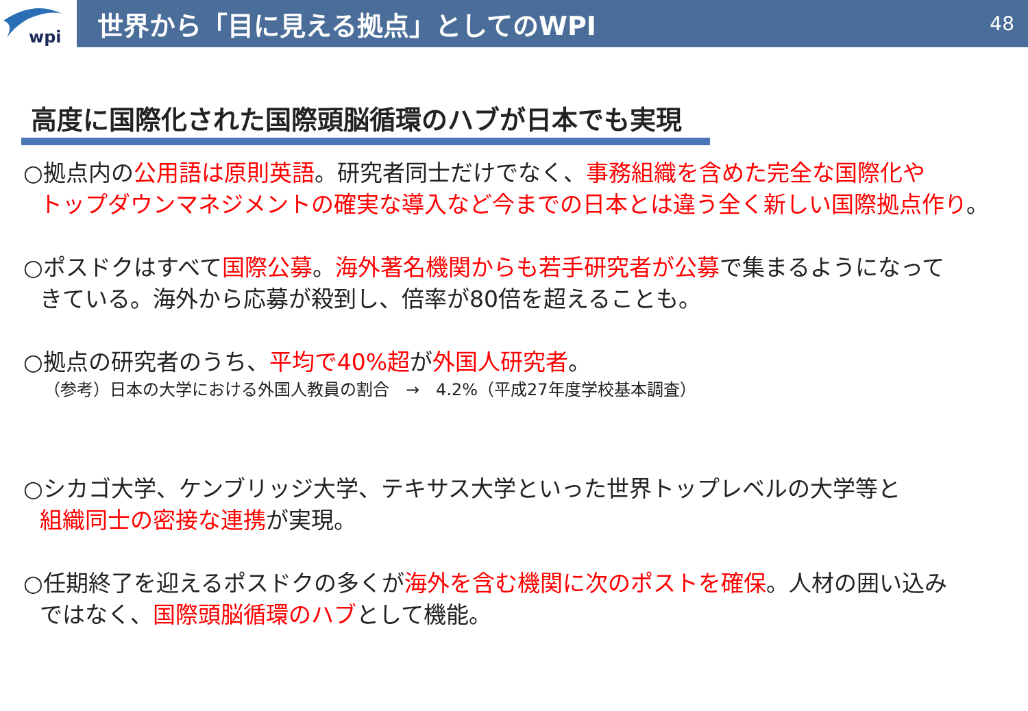wpi
世界から「目に見える拠点」としてのWPI
48
高度に国際化された国際頭脳循環のハブが日本でも実現
○拠点内の公用語は原則英語。研究者同士だけでなく、事務組織を含めた完全な国際化や
トップダウンマネジメントの確実な導入など今までの日本とは違う全く新しい国際拠点作り。
○ポスドクはすべて国際公募。海外著名機関からも若手研究者が公募で集まるようになって
きている。海外から応募が殺到し、倍率が80倍を超えることも。
○拠点の研究者のうち、平均で40%超が外国人研究者。
（参考）日本の大学における外国人教員の割合　→　4.2%（平成27年度学校基本調査）
○シカゴ大学、ケンブリッジ大学、テキサス大学といった世界トップレベルの大学等と
組織同士の密接な連携が実現。
○任期終了を迎えるポスドクの多くが海外を含む機関に次のポストを確保。人材の囲い込み
ではなく、国際頭脳循環のハブとして機能。